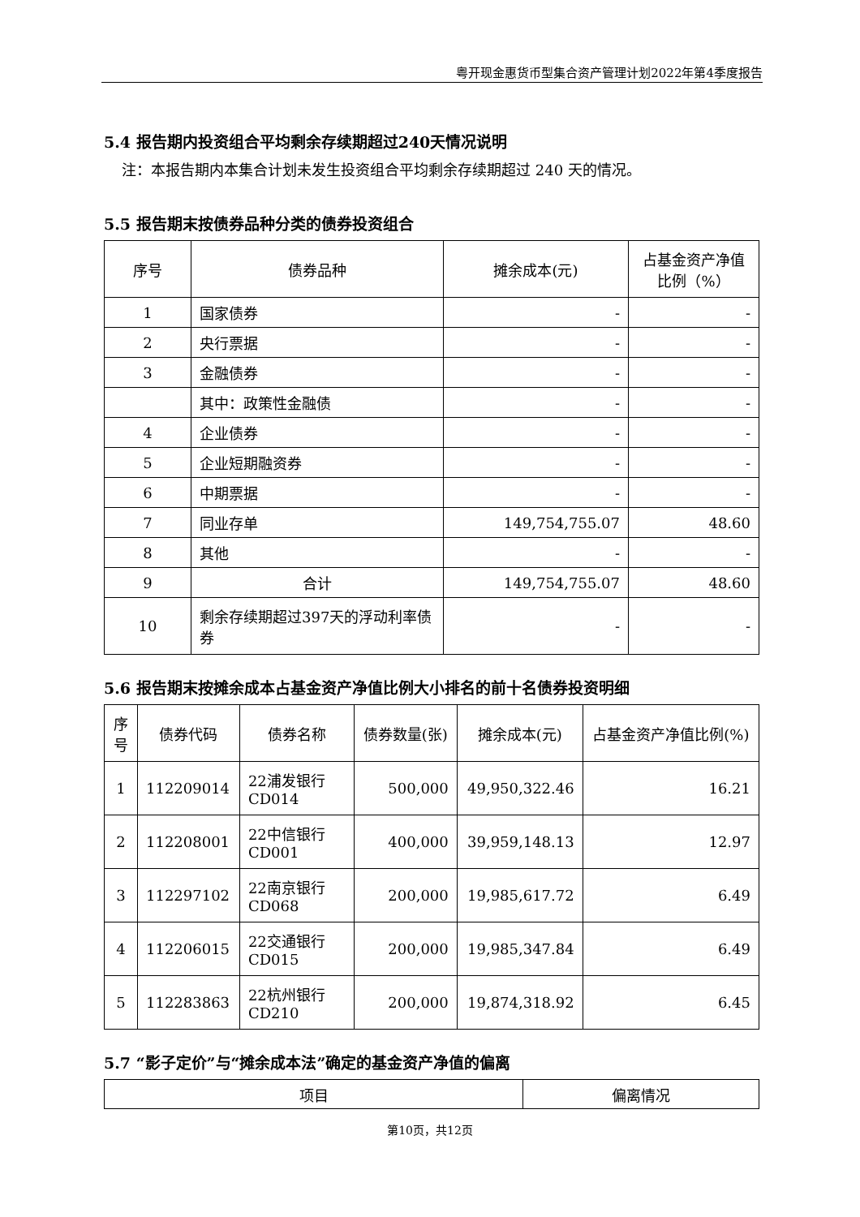粤开现金惠货币型集合资产管理计划2022年第4季度报告
5.4 报告期内投资组合平均剩余存续期超过240天情况说明
注：本报告期内本集合计划未发生投资组合平均剩余存续期超过 240 天的情况。
5.5 报告期末按债券品种分类的债券投资组合
| 序号 | 债券品种 | 摊余成本(元) | 占基金资产净值比例（%） |
| --- | --- | --- | --- |
| 1 | 国家债券 | - | - |
| 2 | 央行票据 | - | - |
| 3 | 金融债券 | - | - |
| | 其中：政策性金融债 | - | - |
| 4 | 企业债券 | - | - |
| 5 | 企业短期融资券 | - | - |
| 6 | 中期票据 | - | - |
| 7 | 同业存单 | 149,754,755.07 | 48.60 |
| 8 | 其他 | - | - |
| 9 | 合计 | 149,754,755.07 | 48.60 |
| 10 | 剩余存续期超过397天的浮动利率债券 | - | - |
5.6 报告期末按摊余成本占基金资产净值比例大小排名的前十名债券投资明细
| 序号 | 债券代码 | 债券名称 | 债券数量(张) | 摊余成本(元) | 占基金资产净值比例(%) |
| --- | --- | --- | --- | --- | --- |
| 1 | 112209014 | 22浦发银行CD014 | 500,000 | 49,950,322.46 | 16.21 |
| 2 | 112208001 | 22中信银行CD001 | 400,000 | 39,959,148.13 | 12.97 |
| 3 | 112297102 | 22南京银行CD068 | 200,000 | 19,985,617.72 | 6.49 |
| 4 | 112206015 | 22交通银行CD015 | 200,000 | 19,985,347.84 | 6.49 |
| 5 | 112283863 | 22杭州银行CD210 | 200,000 | 19,874,318.92 | 6.45 |
5.7 “影子定价”与“摊余成本法”确定的基金资产净值的偏离
| 项目 | 偏离情况 |
| --- | --- |
第10页，共12页